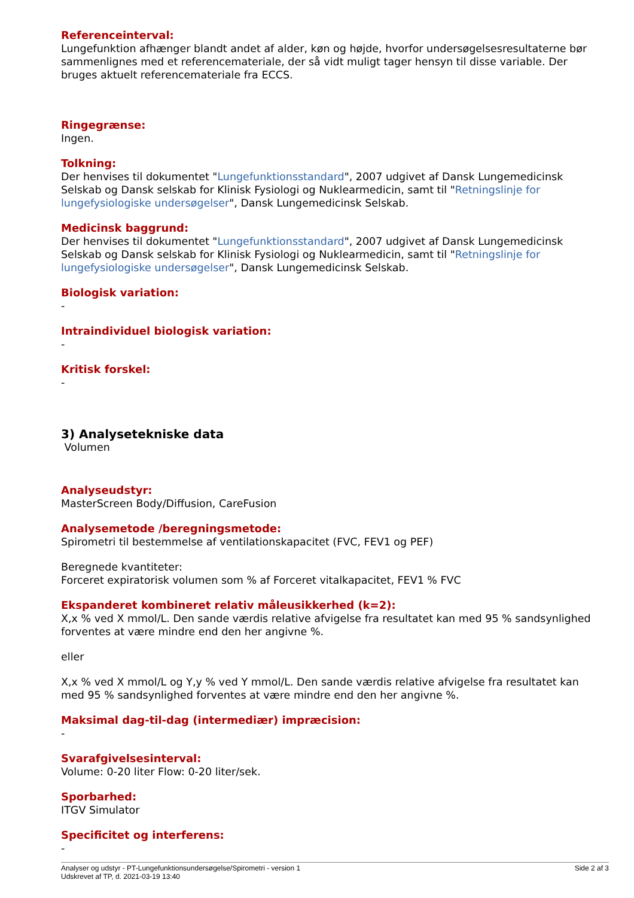Referenceinterval:
Lungefunktion afhænger blandt andet af alder, køn og højde, hvorfor undersøgelsesresultaterne bør sammenlignes med et referencemateriale, der så vidt muligt tager hensyn til disse variable. Der bruges aktuelt referencemateriale fra ECCS.
Ringegrænse:
Ingen.
Tolkning:
Der henvises til dokumentet "Lungefunktionsstandard", 2007 udgivet af Dansk Lungemedicinsk Selskab og Dansk selskab for Klinisk Fysiologi og Nuklearmedicin, samt til "Retningslinje for lungefysiologiske undersøgelser", Dansk Lungemedicinsk Selskab.
Medicinsk baggrund:
Der henvises til dokumentet "Lungefunktionsstandard", 2007 udgivet af Dansk Lungemedicinsk Selskab og Dansk selskab for Klinisk Fysiologi og Nuklearmedicin, samt til "Retningslinje for lungefysiologiske undersøgelser", Dansk Lungemedicinsk Selskab.
Biologisk variation:
-
Intraindividuel biologisk variation:
-
Kritisk forskel:
-
3) Analysetekniske data
Volumen
Analyseudstyr:
MasterScreen Body/Diffusion, CareFusion
Analysemetode /beregningsmetode:
Spirometri til bestemmelse af ventilationskapacitet (FVC, FEV1 og PEF)
Beregnede kvantiteter:
Forceret expiratorisk volumen som % af Forceret vitalkapacitet, FEV1 % FVC
Ekspanderet kombineret relativ måleusikkerhed (k=2):
X,x % ved X mmol/L. Den sande værdis relative afvigelse fra resultatet kan med 95 % sandsynlighed forventes at være mindre end den her angivne %.
eller
X,x % ved X mmol/L og Y,y % ved Y mmol/L. Den sande værdis relative afvigelse fra resultatet kan med 95 % sandsynlighed forventes at være mindre end den her angivne %.
Maksimal dag-til-dag (intermediær) impræcision:
-
Svarafgivelsesinterval:
Volume: 0-20 liter Flow: 0-20 liter/sek.
Sporbarhed:
ITGV Simulator
Specificitet og interferens:
-
Side 2 af 3 Analyser og udstyr - PT-Lungefunktionsundersøgelse/Spirometri - version 1
Udskrevet af TP, d. 2021-03-19 13:40